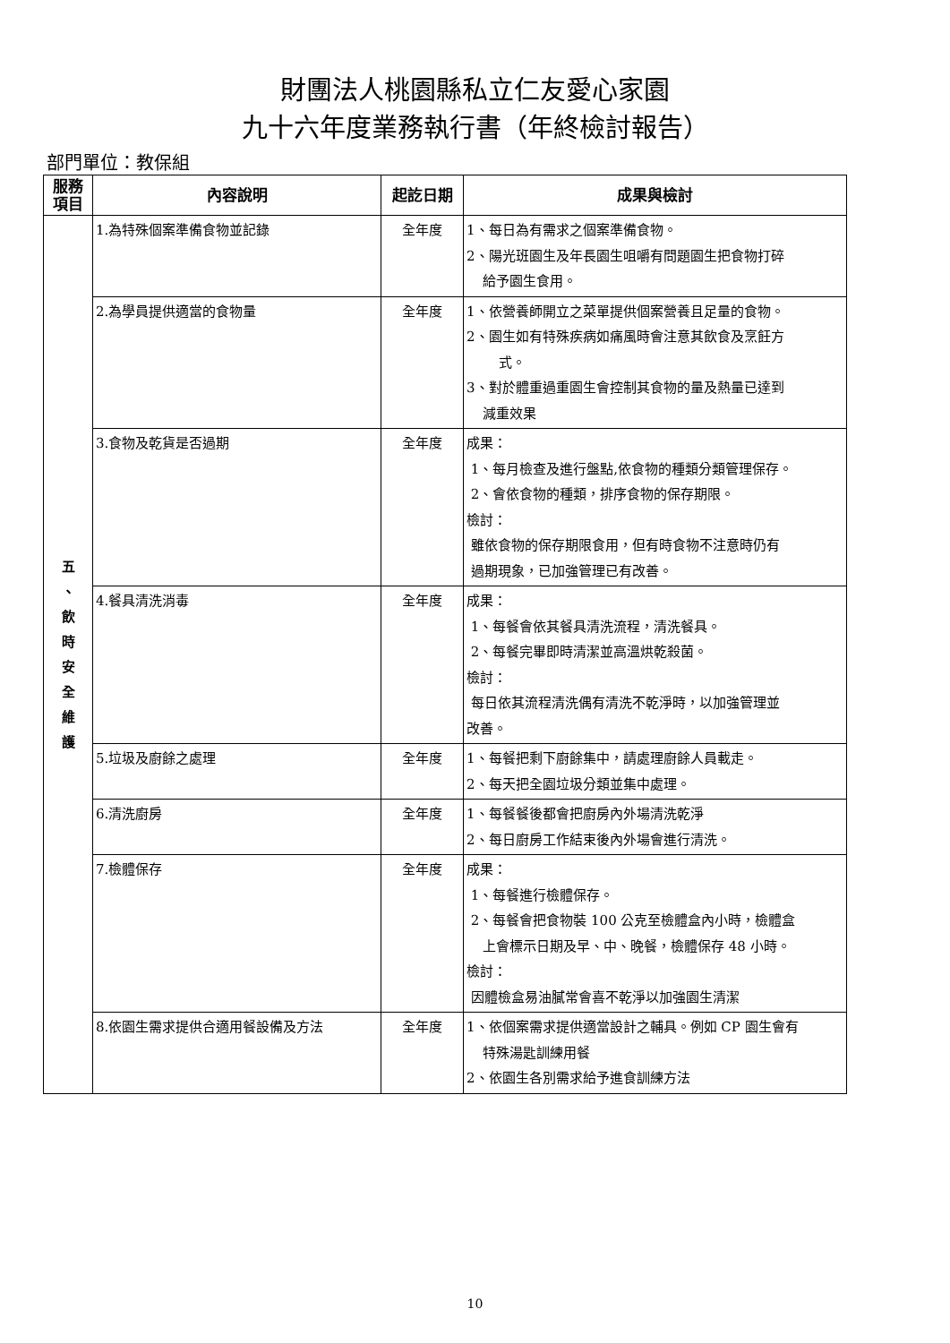財團法人桃園縣私立仁友愛心家園
九十六年度業務執行書（年終檢討報告）
部門單位：教保組
| 服務 項目 | 內容說明 | 起訖日期 | 成果與檢討 |
| --- | --- | --- | --- |
| 五 、 飲 時 安 全 維 護 | 1.為特殊個案準備食物並記錄 | 全年度 | 1、每日為有需求之個案準備食物。 2、陽光班園生及年長園生咀嚼有問題園生把食物打碎 給予園生食用。 |
| | 2.為學員提供適當的食物量 | 全年度 | 1、依營養師開立之菜單提供個案營養且足量的食物。 2、園生如有特殊疾病如痛風時會注意其飲食及烹飪方 式。 3、對於體重過重園生會控制其食物的量及熱量已達到 減重效果 |
| | 3.食物及乾貨是否過期 | 全年度 | 成果： 1、每月檢查及進行盤點,依食物的種類分類管理保存。 2、會依食物的種類，排序食物的保存期限。 檢討： 雖依食物的保存期限食用，但有時食物不注意時仍有 過期現象，已加強管理已有改善。 |
| | 4.餐具清洗消毒 | 全年度 | 成果： 1、每餐會依其餐具清洗流程，清洗餐具。 2、每餐完畢即時清潔並高溫烘乾殺菌。 檢討： 每日依其流程清洗偶有清洗不乾淨時，以加強管理並 改善。 |
| | 5.垃圾及廚餘之處理 | 全年度 | 1、每餐把剩下廚餘集中，請處理廚餘人員載走。 2、每天把全園垃圾分類並集中處理。 |
| | 6.清洗廚房 | 全年度 | 1、每餐餐後都會把廚房內外場清洗乾淨 2、每日廚房工作結束後內外場會進行清洗。 |
| | 7.檢體保存 | 全年度 | 成果： 1、每餐進行檢體保存。 2、每餐會把食物裝 100 公克至檢體盒內小時，檢體盒 上會標示日期及早、中、晚餐，檢體保存 48 小時。 檢討： 因體檢盒易油膩常會喜不乾淨以加強園生清潔 |
| | 8.依園生需求提供合適用餐設備及方法 | 全年度 | 1、依個案需求提供適當設計之輔具。例如 CP 園生會有 特殊湯匙訓練用餐 2、依園生各別需求給予進食訓練方法 |
10